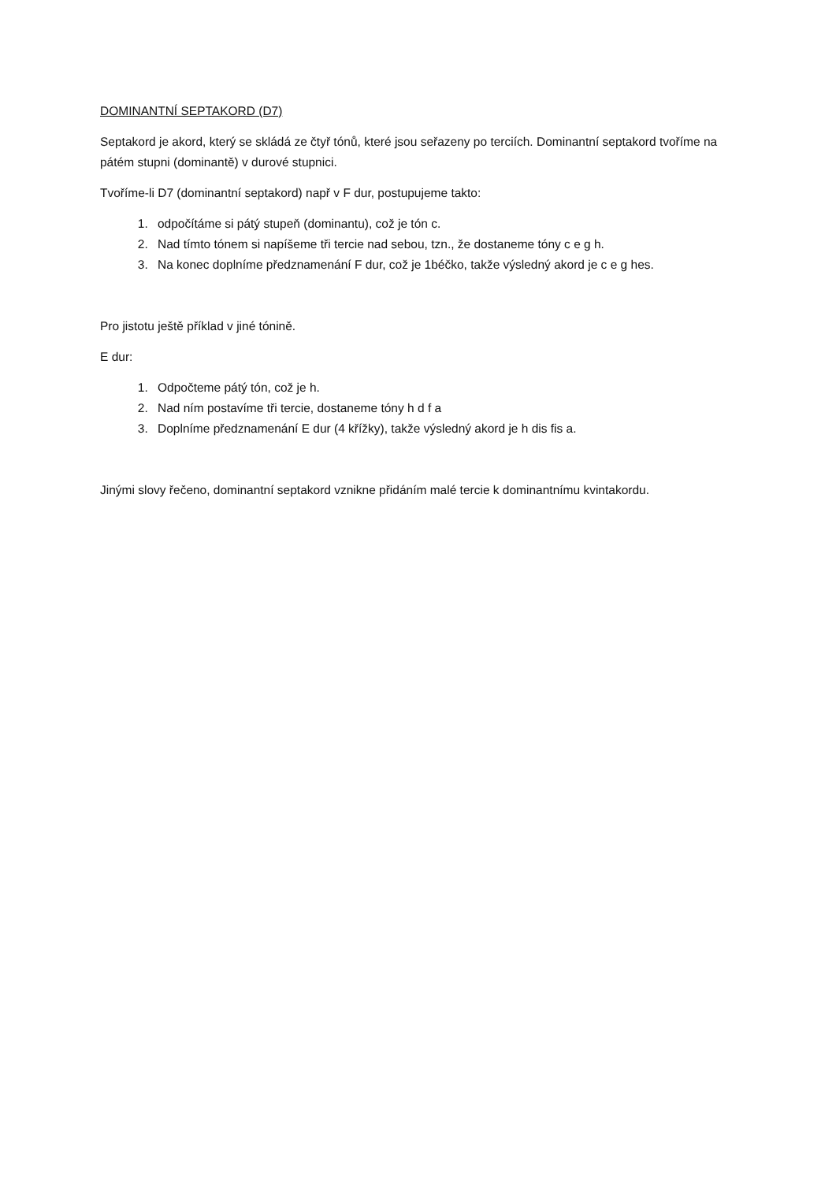DOMINANTNÍ SEPTAKORD (D7)
Septakord je akord, který se skládá ze čtyř tónů, které jsou seřazeny po terciích. Dominantní septakord tvoříme na pátém stupni (dominantě) v durové stupnici.
Tvoříme-li D7 (dominantní septakord) např v F dur, postupujeme takto:
1. odpočítáme si pátý stupeň (dominantu), což je tón c.
2. Nad tímto tónem si napíšeme tři tercie nad sebou, tzn., že dostaneme tóny c e g h.
3. Na konec doplníme předznamenání F dur, což je 1béčko, takže výsledný akord je c e g hes.
Pro jistotu ještě příklad v jiné tónině.
E dur:
1. Odpočteme pátý tón, což je h.
2. Nad ním postavíme tři tercie, dostaneme tóny h d f a
3. Doplníme předznamenání E dur (4 křížky), takže výsledný akord je h dis fis a.
Jinými slovy řečeno, dominantní septakord vznikne přidáním malé tercie k dominantnímu kvintakordu.